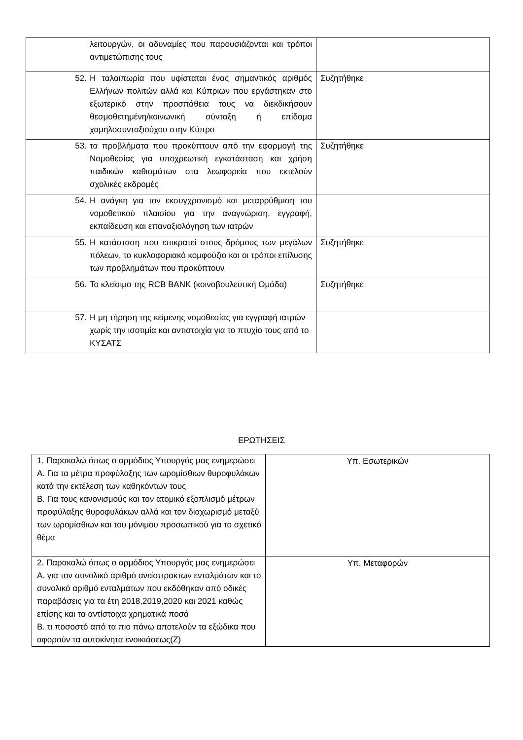| λειτουργών, οι αδυναμίες που παρουσιάζονται και τρόποι αντιμετώπισης τους | |
| 52. Η ταλαιπωρία που υφίσταται ένας σημαντικός αριθμός Ελλήνων πολιτών αλλά και Κύπριων που εργάστηκαν στο εξωτερικό στην προσπάθεια τους να διεκδικήσουν θεσμοθετημένη/κοινωνική σύνταξη ή επίδομα χαμηλοσυνταξιούχου στην Κύπρο | Συζητήθηκε |
| 53. τα προβλήματα που προκύπτουν από την εφαρμογή της Νομοθεσίας για υποχρεωτική εγκατάσταση και χρήση παιδικών καθισμάτων στα λεωφορεία που εκτελούν σχολικές εκδρομές | Συζητήθηκε |
| 54. Η ανάγκη για τον εκσυγχρονισμό και μεταρρύθμιση του νομοθετικού πλαισίου για την αναγνώριση, εγγραφή, εκπαίδευση και επαναξιολόγηση των ιατρών | |
| 55. Η κατάσταση που επικρατεί στους δρόμους των μεγάλων πόλεων, το κυκλοφοριακό κομφούζιο και οι τρόποι επίλυσης των προβλημάτων που προκύπτουν | Συζητήθηκε |
| 56. Το κλείσιμο της RCB BANK (κοινοβουλευτική Ομάδα) | Συζητήθηκε |
| 57. Η μη τήρηση της κείμενης νομοθεσίας για εγγραφή ιατρών χωρίς την ισοτιμία και αντιστοιχία για το πτυχίο τους από το ΚΥΣΑΤΣ | |
ΕΡΩΤΗΣΕΙΣ
| 1. Παρακαλώ όπως ο αρμόδιος Υπουργός μας ενημερώσει Α. Για τα μέτρα προφύλαξης των ωρομίσθιων θυροφυλάκων κατά την εκτέλεση των καθηκόντων τους Β. Για τους κανονισμούς και τον ατομικό εξοπλισμό μέτρων προφύλαξης θυροφυλάκων αλλά και τον διαχωρισμό μεταξύ των ωρομίσθιων και του μόνιμου προσωπικού για το σχετικό θέμα | Υπ. Εσωτερικών |
| 2. Παρακαλώ όπως ο αρμόδιος Υπουργός μας ενημερώσει Α. για τον συνολικό αριθμό ανείσπρακτων ενταλμάτων και το συνολικό αριθμό ενταλμάτων που εκδόθηκαν από οδικές παραβάσεις για τα έτη 2018,2019,2020 και 2021 καθώς επίσης και τα αντίστοιχα χρηματικά ποσά Β. τι ποσοστό από τα πιο πάνω αποτελούν τα εξώδικα που αφορούν τα αυτοκίνητα ενοικιάσεως(Ζ) | Υπ. Μεταφορών |